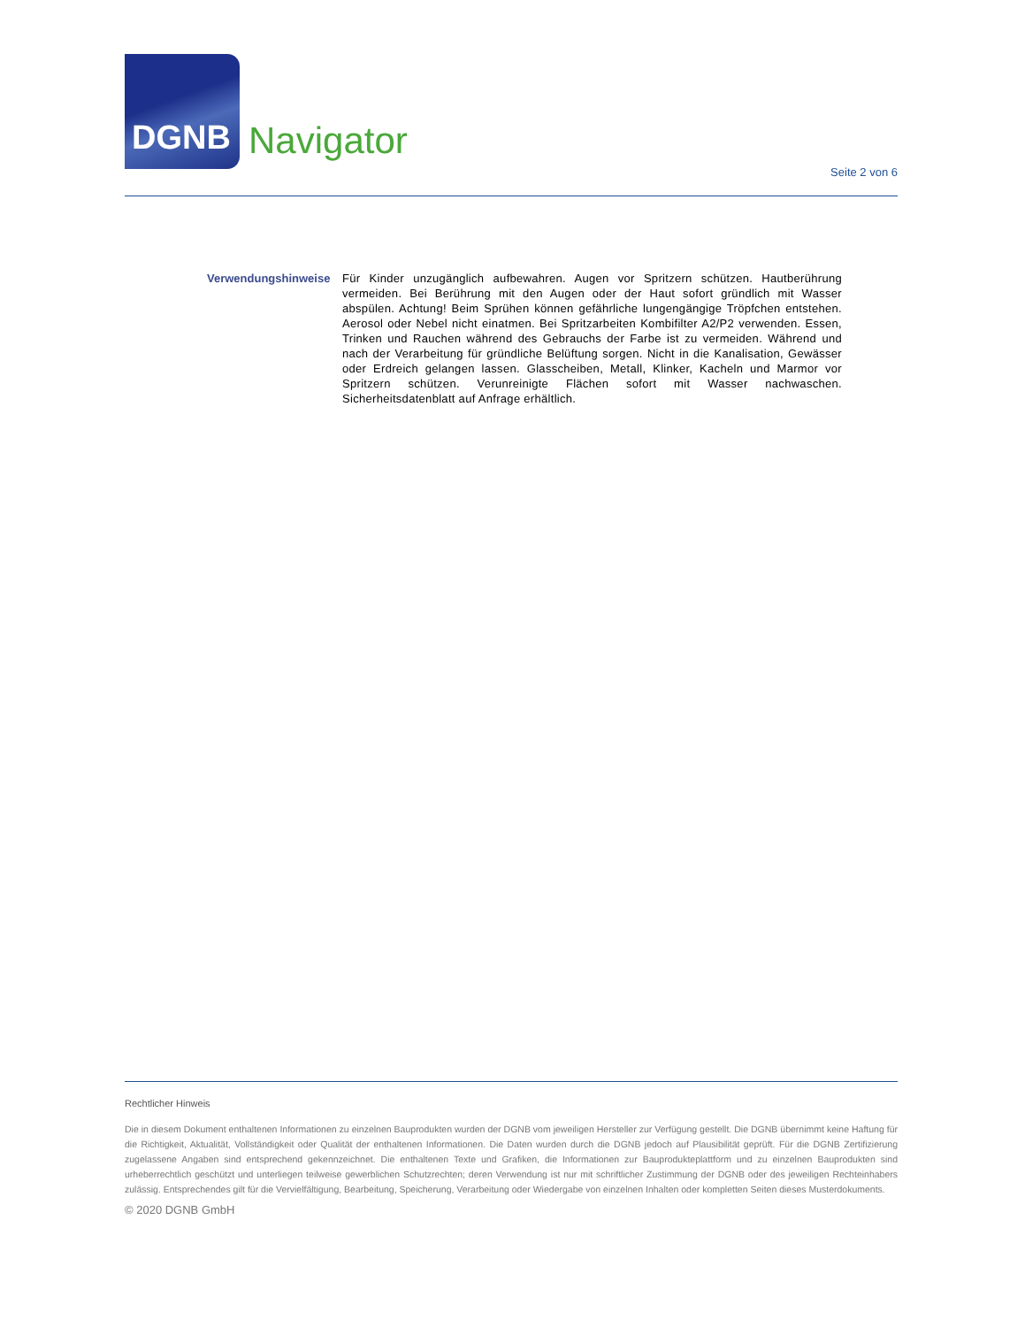DGNB
Navigator
Seite 2 von 6
Verwendungshinweise Für Kinder unzugänglich aufbewahren. Augen vor Spritzern schützen. Hautberührung vermeiden. Bei Berührung mit den Augen oder der Haut sofort gründlich mit Wasser abspülen. Achtung! Beim Sprühen können gefährliche lungengängige Tröpfchen entstehen. Aerosol oder Nebel nicht einatmen. Bei Spritzarbeiten Kombifilter A2/P2 verwenden. Essen, Trinken und Rauchen während des Gebrauchs der Farbe ist zu vermeiden. Während und nach der Verarbeitung für gründliche Belüftung sorgen. Nicht in die Kanalisation, Gewässer oder Erdreich gelangen lassen. Glasscheiben, Metall, Klinker, Kacheln und Marmor vor Spritzern schützen. Verunreinigte Flächen sofort mit Wasser nachwaschen. Sicherheitsdatenblatt auf Anfrage erhältlich.
Rechtlicher Hinweis
Die in diesem Dokument enthaltenen Informationen zu einzelnen Bauprodukten wurden der DGNB vom jeweiligen Hersteller zur Verfügung gestellt. Die DGNB übernimmt keine Haftung für die Richtigkeit, Aktualität, Vollständigkeit oder Qualität der enthaltenen Informationen. Die Daten wurden durch die DGNB jedoch auf Plausibilität geprüft. Für die DGNB Zertifizierung zugelassene Angaben sind entsprechend gekennzeichnet. Die enthaltenen Texte und Grafiken, die Informationen zur Bauprodukteplattform und zu einzelnen Bauprodukten sind urheberrechtlich geschützt und unterliegen teilweise gewerblichen Schutzrechten; deren Verwendung ist nur mit schriftlicher Zustimmung der DGNB oder des jeweiligen Rechteinhabers zulässig. Entsprechendes gilt für die Vervielfältigung, Bearbeitung, Speicherung, Verarbeitung oder Wiedergabe von einzelnen Inhalten oder kompletten Seiten dieses Musterdokuments.
© 2020 DGNB GmbH